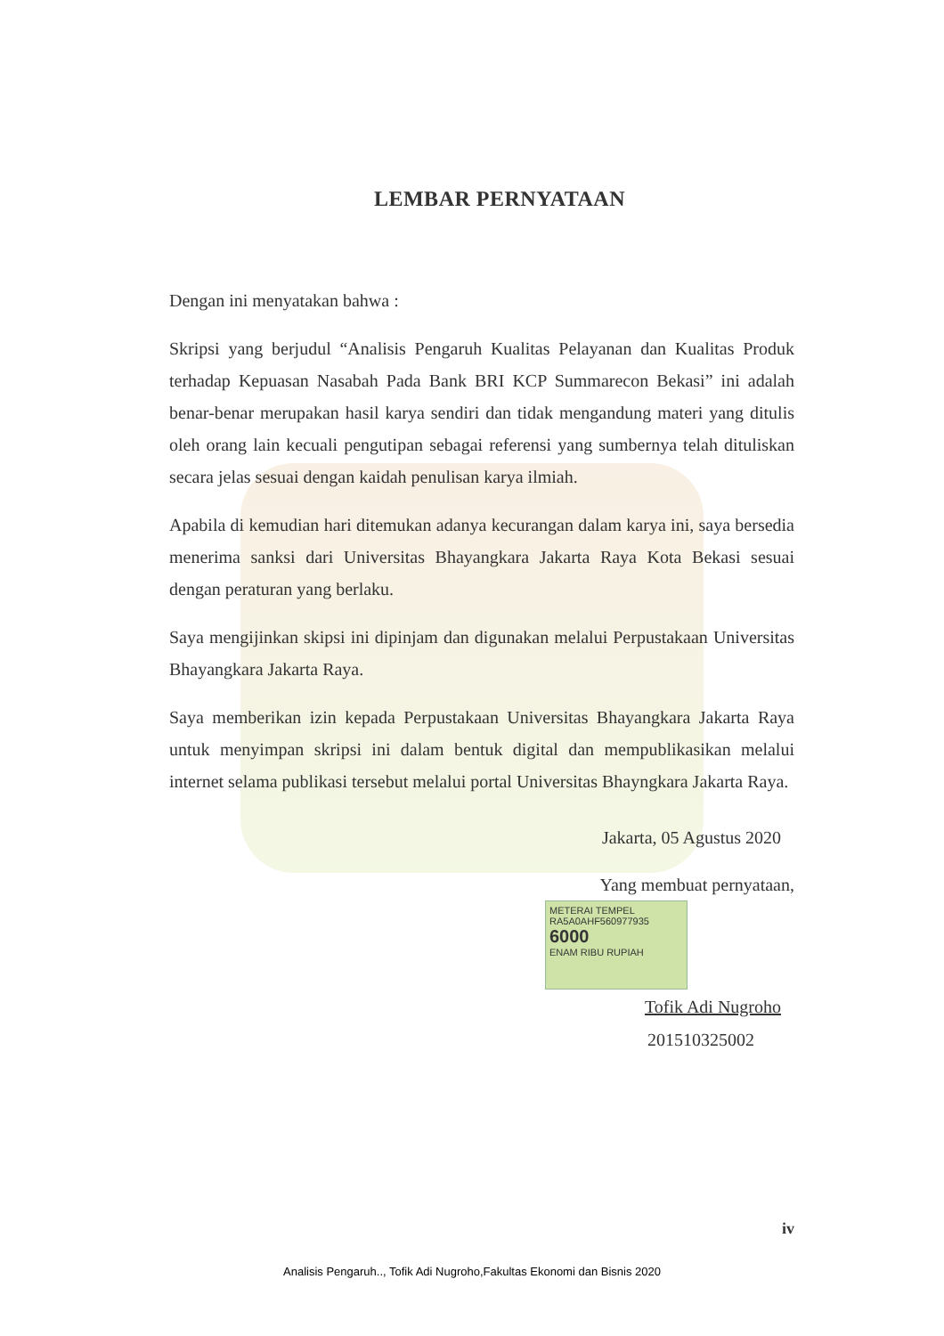LEMBAR PERNYATAAN
Dengan ini menyatakan bahwa :
Skripsi yang berjudul “Analisis Pengaruh Kualitas Pelayanan dan Kualitas Produk terhadap Kepuasan Nasabah Pada Bank BRI KCP Summarecon Bekasi” ini adalah benar-benar merupakan hasil karya sendiri dan tidak mengandung materi yang ditulis oleh orang lain kecuali pengutipan sebagai referensi yang sumbernya telah dituliskan secara jelas sesuai dengan kaidah penulisan karya ilmiah.
Apabila di kemudian hari ditemukan adanya kecurangan dalam karya ini, saya bersedia menerima sanksi dari Universitas Bhayangkara Jakarta Raya Kota Bekasi sesuai dengan peraturan yang berlaku.
Saya mengijinkan skipsi ini dipinjam dan digunakan melalui Perpustakaan Universitas Bhayangkara Jakarta Raya.
Saya memberikan izin kepada Perpustakaan Universitas Bhayangkara Jakarta Raya untuk menyimpan skripsi ini dalam bentuk digital dan mempublikasikan melalui internet selama publikasi tersebut melalui portal Universitas Bhayngkara Jakarta Raya.
Jakarta, 05 Agustus 2020
Yang membuat pernyataan,
METERAI TEMPEL
RA5A0AHF560977935
6000
ENAM RIBU RUPIAH
Tofik Adi Nugroho
201510325002
iv
Analisis Pengaruh.., Tofik Adi Nugroho,Fakultas Ekonomi dan Bisnis 2020